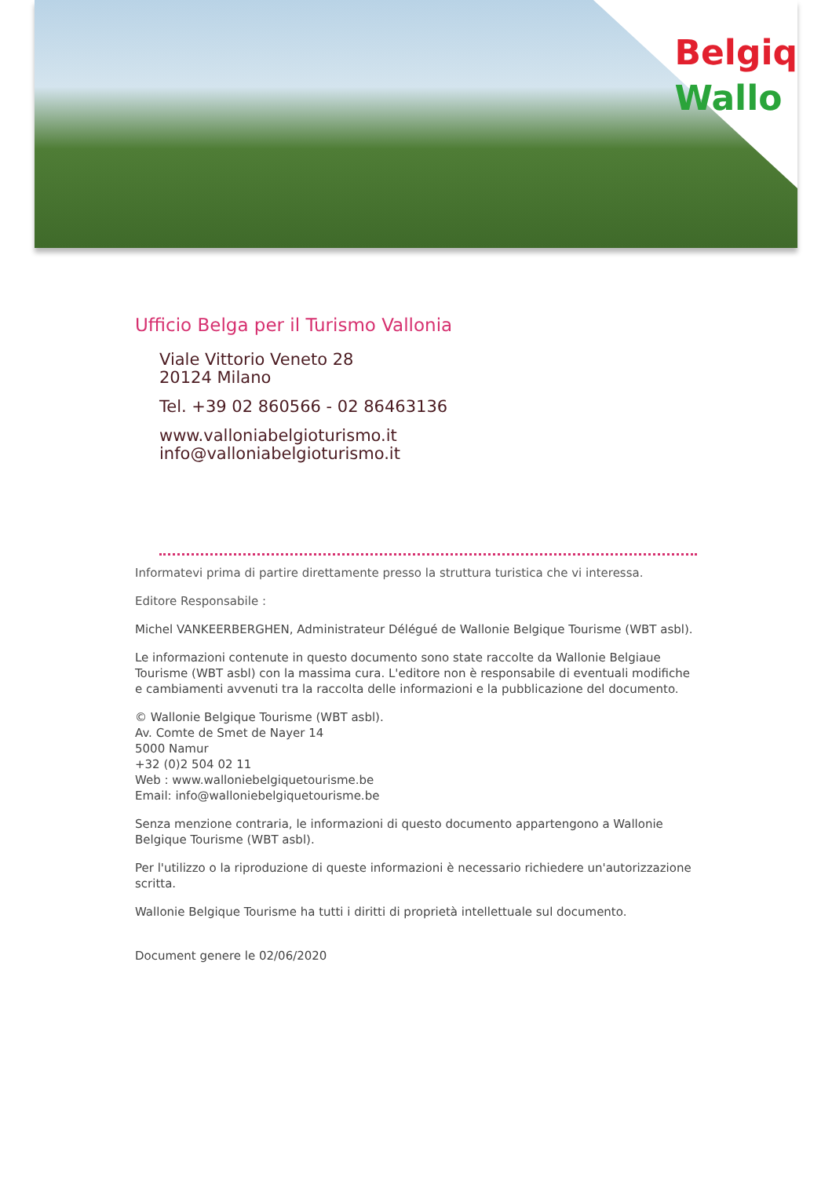Belgiq
Wallo
Ufficio Belga per il Turismo Vallonia
Viale Vittorio Veneto 28
20124 Milano
Tel. +39 02 860566 - 02 86463136
www.valloniabelgioturismo.it
info@valloniabelgioturismo.it
Informatevi prima di partire direttamente presso la struttura turistica che vi interessa.
Editore Responsabile :
Michel VANKEERBERGHEN, Administrateur Délégué de Wallonie Belgique Tourisme (WBT asbl).
Le informazioni contenute in questo documento sono state raccolte da Wallonie Belgiaue Tourisme (WBT asbl) con la massima cura. L'editore non è responsabile di eventuali modifiche e cambiamenti avvenuti tra la raccolta delle informazioni e la pubblicazione del documento.
© Wallonie Belgique Tourisme (WBT asbl).
Av. Comte de Smet de Nayer 14
5000 Namur
+32 (0)2 504 02 11
Web : www.walloniebelgiquetourisme.be
Email: info@walloniebelgiquetourisme.be
Senza menzione contraria, le informazioni di questo documento appartengono a Wallonie Belgique Tourisme (WBT asbl).
Per l'utilizzo o la riproduzione di queste informazioni è necessario richiedere un'autorizzazione scritta.
Wallonie Belgique Tourisme ha tutti i diritti di proprietà intellettuale sul documento.
Document genere le 02/06/2020